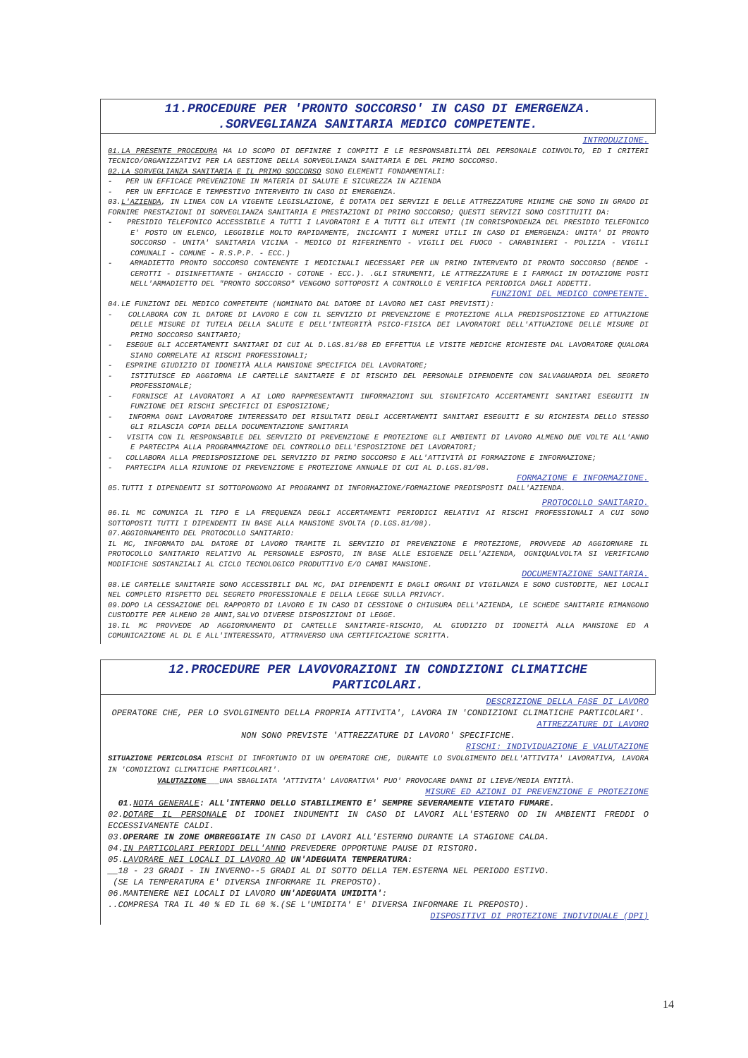11.PROCEDURE PER 'PRONTO SOCCORSO' IN CASO DI EMERGENZA.
.SORVEGLIANZA SANITARIA MEDICO COMPETENTE.
INTRODUZIONE.
01.LA PRESENTE PROCEDURA HA LO SCOPO DI DEFINIRE I COMPITI E LE RESPONSABILITÀ DEL PERSONALE COINVOLTO, ED I CRITERI TECNICO/ORGANIZZATIVI PER LA GESTIONE DELLA SORVEGLIANZA SANITARIA E DEL PRIMO SOCCORSO.
02.LA SORVEGLIANZA SANITARIA E IL PRIMO SOCCORSO SONO ELEMENTI FONDAMENTALI:
- PER UN EFFICACE PREVENZIONE IN MATERIA DI SALUTE E SICUREZZA IN AZIENDA
- PER UN EFFICACE E TEMPESTIVO INTERVENTO IN CASO DI EMERGENZA.
03.L'AZIENDA, IN LINEA CON LA VIGENTE LEGISLAZIONE, È DOTATA DEI SERVIZI E DELLE ATTREZZATURE MINIME CHE SONO IN GRADO DI FORNIRE PRESTAZIONI DI SORVEGLIANZA SANITARIA E PRESTAZIONI DI PRIMO SOCCORSO; QUESTI SERVIZI SONO COSTITUITI DA:
- PRESIDIO TELEFONICO ACCESSIBILE A TUTTI I LAVORATORI E A TUTTI GLI UTENTI (IN CORRISPONDENZA DEL PRESIDIO TELEFONICO E' POSTO UN ELENCO, LEGGIBILE MOLTO RAPIDAMENTE, INCICANTI I NUMERI UTILI IN CASO DI EMERGENZA: UNITA' DI PRONTO SOCCORSO - UNITA' SANITARIA VICINA - MEDICO DI RIFERIMENTO - VIGILI DEL FUOCO - CARABINIERI - POLIZIA - VIGILI COMUNALI - COMUNE - R.S.P.P. - ECC.)
- ARMADIETTO PRONTO SOCCORSO CONTENENTE I MEDICINALI NECESSARI PER UN PRIMO INTERVENTO DI PRONTO SOCCORSO (BENDE - CEROTTI - DISINFETTANTE - GHIACCIO - COTONE - ECC.). .GLI STRUMENTI, LE ATTREZZATURE E I FARMACI IN DOTAZIONE POSTI NELL'ARMADIETTO DEL "PRONTO SOCCORSO" VENGONO SOTTOPOSTI A CONTROLLO E VERIFICA PERIODICA DAGLI ADDETTI.
FUNZIONI DEL MEDICO COMPETENTE.
04.LE FUNZIONI DEL MEDICO COMPETENTE (NOMINATO DAL DATORE DI LAVORO NEI CASI PREVISTI):
- COLLABORA CON IL DATORE DI LAVORO E CON IL SERVIZIO DI PREVENZIONE E PROTEZIONE ALLA PREDISPOSIZIONE ED ATTUAZIONE DELLE MISURE DI TUTELA DELLA SALUTE E DELL'INTEGRITÀ PSICO-FISICA DEI LAVORATORI DELL'ATTUAZIONE DELLE MISURE DI PRIMO SOCCORSO SANITARIO;
- ESEGUE GLI ACCERTAMENTI SANITARI DI CUI AL D.LGS.81/08 ED EFFETTUA LE VISITE MEDICHE RICHIESTE DAL LAVORATORE QUALORA SIANO CORRELATE AI RISCHI PROFESSIONALI;
- ESPRIME GIUDIZIO DI IDONEITÀ ALLA MANSIONE SPECIFICA DEL LAVORATORE;
- ISTITUISCE ED AGGIORNA LE CARTELLE SANITARIE E DI RISCHIO DEL PERSONALE DIPENDENTE CON SALVAGUARDIA DEL SEGRETO PROFESSIONALE;
- FORNISCE AI LAVORATORI A AI LORO RAPPRESENTANTI INFORMAZIONI SUL SIGNIFICATO ACCERTAMENTI SANITARI ESEGUITI IN FUNZIONE DEI RISCHI SPECIFICI DI ESPOSIZIONE;
- INFORMA OGNI LAVORATORE INTERESSATO DEI RISULTATI DEGLI ACCERTAMENTI SANITARI ESEGUITI E SU RICHIESTA DELLO STESSO GLI RILASCIA COPIA DELLA DOCUMENTAZIONE SANITARIA
- VISITA CON IL RESPONSABILE DEL SERVIZIO DI PREVENZIONE E PROTEZIONE GLI AMBIENTI DI LAVORO ALMENO DUE VOLTE ALL'ANNO E PARTECIPA ALLA PROGRAMMAZIONE DEL CONTROLLO DELL'ESPOSIZIONE DEI LAVORATORI;
- COLLABORA ALLA PREDISPOSIZIONE DEL SERVIZIO DI PRIMO SOCCORSO E ALL'ATTIVITÀ DI FORMAZIONE E INFORMAZIONE;
- PARTECIPA ALLA RIUNIONE DI PREVENZIONE E PROTEZIONE ANNUALE DI CUI AL D.LGS.81/08.
FORMAZIONE E INFORMAZIONE.
05.TUTTI I DIPENDENTI SI SOTTOPONGONO AI PROGRAMMI DI INFORMAZIONE/FORMAZIONE PREDISPOSTI DALL'AZIENDA.
PROTOCOLLO SANITARIO.
06.IL MC COMUNICA IL TIPO E LA FREQUENZA DEGLI ACCERTAMENTI PERIODICI RELATIVI AI RISCHI PROFESSIONALI A CUI SONO SOTTOPOSTI TUTTI I DIPENDENTI IN BASE ALLA MANSIONE SVOLTA (D.LGS.81/08).
07.AGGIORNAMENTO DEL PROTOCOLLO SANITARIO:
IL MC, INFORMATO DAL DATORE DI LAVORO TRAMITE IL SERVIZIO DI PREVENZIONE E PROTEZIONE, PROVVEDE AD AGGIORNARE IL PROTOCOLLO SANITARIO RELATIVO AL PERSONALE ESPOSTO, IN BASE ALLE ESIGENZE DELL'AZIENDA, OGNIQUALVOLTA SI VERIFICANO MODIFICHE SOSTANZIALI AL CICLO TECNOLOGICO PRODUTTIVO E/O CAMBI MANSIONE.
DOCUMENTAZIONE SANITARIA.
08.LE CARTELLE SANITARIE SONO ACCESSIBILI DAL MC, DAI DIPENDENTI E DAGLI ORGANI DI VIGILANZA E SONO CUSTODITE, NEI LOCALI NEL COMPLETO RISPETTO DEL SEGRETO PROFESSIONALE E DELLA LEGGE SULLA PRIVACY.
09.DOPO LA CESSAZIONE DEL RAPPORTO DI LAVORO E IN CASO DI CESSIONE O CHIUSURA DELL'AZIENDA, LE SCHEDE SANITARIE RIMANGONO CUSTODITE PER ALMENO 20 ANNI,SALVO DIVERSE DISPOSIZIONI DI LEGGE.
10.IL MC PROVVEDE AD AGGIORNAMENTO DI CARTELLE SANITARIE-RISCHIO, AL GIUDIZIO DI IDONEITÀ ALLA MANSIONE ED A COMUNICAZIONE AL DL E ALL'INTERESSATO, ATTRAVERSO UNA CERTIFICAZIONE SCRITTA.
12.PROCEDURE PER LAVOVORAZIONI IN CONDIZIONI CLIMATICHE
PARTICOLARI.
DESCRIZIONE DELLA FASE DI LAVORO
OPERATORE CHE, PER LO SVOLGIMENTO DELLA PROPRIA ATTIVITA', LAVORA IN 'CONDIZIONI CLIMATICHE PARTICOLARI'.
ATTREZZATURE DI LAVORO
NON SONO PREVISTE 'ATTREZZATURE DI LAVORO' SPECIFICHE.
RISCHI: INDIVIDUAZIONE E VALUTAZIONE
SITUAZIONE PERICOLOSA RISCHI DI INFORTUNIO DI UN OPERATORE CHE, DURANTE LO SVOLGIMENTO DELL'ATTIVITA' LAVORATIVA, LAVORA IN 'CONDIZIONI CLIMATICHE PARTICOLARI'.
VALUTAZIONE___UNA SBAGLIATA 'ATTIVITA' LAVORATIVA' PUO' PROVOCARE DANNI DI LIEVE/MEDIA ENTITÀ.
MISURE ED AZIONI DI PREVENZIONE E PROTEZIONE
01. NOTA GENERALE: ALL'INTERNO DELLO STABILIMENTO E' SEMPRE SEVERAMENTE VIETATO FUMARE.
02.DOTARE IL PERSONALE DI IDONEI INDUMENTI IN CASO DI LAVORI ALL'ESTERNO OD IN AMBIENTI FREDDI O ECCESSIVAMENTE CALDI.
03.OPERARE IN ZONE OMBREGGIATE IN CASO DI LAVORI ALL'ESTERNO DURANTE LA STAGIONE CALDA.
04.IN PARTICOLARI PERIODI DELL'ANNO PREVEDERE OPPORTUNE PAUSE DI RISTORO.
05.LAVORARE NEI LOCALI DI LAVORO AD UN'ADEGUATA TEMPERATURA:
__18 - 23 GRADI - IN INVERNO--5 GRADI AL DI SOTTO DELLA TEM.ESTERNA NEL PERIODO ESTIVO.
(SE LA TEMPERATURA E' DIVERSA INFORMARE IL PREPOSTO).
06.MANTENERE NEI LOCALI DI LAVORO UN'ADEGUATA UMIDITA':
..COMPRESA TRA IL 40 % ED IL 60 %.(SE L'UMIDITA' E' DIVERSA INFORMARE IL PREPOSTO).
DISPOSITIVI DI PROTEZIONE INDIVIDUALE (DPI)
14